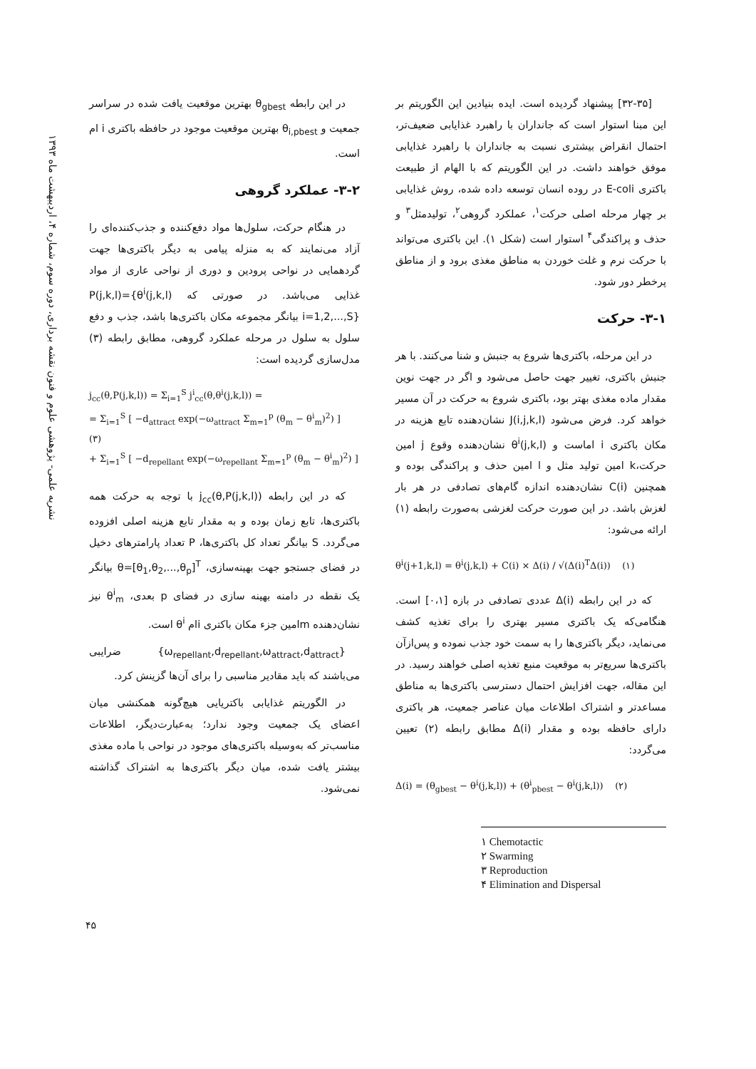[۳۲-۳۵] پیشنهاد گردیده است. ایده بنیادین این الگوریتم بر این مبنا استوار است که جانداران با راهبرد غذایابی ضعیف‌تر، احتمال انقراض بیشتری نسبت به جانداران با راهبرد غذایابی موفق خواهند داشت. در این الگوریتم که با الهام از طبیعت باکتری E-coli در روده انسان توسعه داده شده، روش غذایابی بر چهار مرحله اصلی حرکت<sup>۱</sup>، عملکرد گروهی<sup>۲</sup>، تولیدمثل<sup>۳</sup> و حذف و پراکندگی<sup>۴</sup> استوار است (شکل ۱). این باکتری می‌تواند با حرکت نرم و غلت خوردن به مناطق مغذی برود و از مناطق پرخطر دور شود.
۳-۱- حرکت
در این مرحله، باکتری‌ها شروع به جنبش و شنا می‌کنند. با هر جنبش باکتری، تغییر جهت حاصل می‌شود و اگر در جهت نوین مقدار ماده مغذی بهتر بود، باکتری شروع به حرکت در آن مسیر خواهد کرد. فرض می‌شود J(i,j,k,l) نشان‌دهنده تابع هزینه در مکان باکتری i اماست و θ<sup>i</sup>(j,k,l) نشان‌دهنده وقوع j امین حرکت،k امین تولید مثل و l امین حذف و پراکندگی بوده و همچنین C(i) نشان‌دهنده اندازه گام‌های تصادفی در هر بار لغزش باشد. در این صورت حرکت لغزشی به‌صورت رابطه (۱) ارائه می‌شود:
θ<sup>i</sup>(j+1,k,l) = θ<sup>i</sup>(j,k,l) + C(i) × Δ(i) / √(Δ(i)<sup>T</sup>Δ(i)) (۱)
که در این رابطه Δ(i) عددی تصادفی در بازه [۰،۱] است. هنگامی‌که یک باکتری مسیر بهتری را برای تغذیه کشف می‌نماید، دیگر باکتری‌ها را به سمت خود جذب نموده و پس‌ازآن باکتری‌ها سریع‌تر به موقعیت منبع تغذیه اصلی خواهند رسید. در این مقاله، جهت افزایش احتمال دسترسی باکتری‌ها به مناطق مساعدتر و اشتراک اطلاعات میان عناصر جمعیت، هر باکتری دارای حافظه بوده و مقدار Δ(i) مطابق رابطه (۲) تعیین می‌گردد:
Δ(i) = (θ<sub>gbest</sub> − θ<sup>i</sup>(j,k,l)) + (θ<sup>i</sup><sub>pbest</sub> − θ<sup>i</sup>(j,k,l)) (۲)
۱ Chemotactic
۲ Swarming
۳ Reproduction
۴ Elimination and Dispersal
در این رابطه θ<sub>gbest</sub> بهترین موقعیت یافت شده در سراسر جمعیت و θ<sub>i,pbest</sub> بهترین موقعیت موجود در حافظه باکتری i ام است.
۳-۲- عملکرد گروهی
در هنگام حرکت، سلول‌ها مواد دفع‌کننده و جذب‌کننده‌ای را آزاد می‌نمایند که به منزله پیامی به دیگر باکتری‌ها جهت گردهمایی در نواحی پرودین و دوری از نواحی عاری از مواد غذایی می‌باشد. در صورتی که P(j,k,l)={θ<sup>i</sup>(j,k,l) i=1,2,...,S} بیانگر مجموعه مکان باکتری‌ها باشد، جذب و دفع سلول به سلول در مرحله عملکرد گروهی، مطابق رابطه (۳) مدل‌سازی گردیده است:
j<sub>cc</sub>(θ,P(j,k,l)) = Σ<sub>i=1</sub><sup>S</sup> j<sup>i</sup><sub>cc</sub>(θ,θ<sup>i</sup>(j,k,l)) =
= Σ<sub>i=1</sub><sup>S</sup> [ −d<sub>attract</sub> exp(−ω<sub>attract</sub> Σ<sub>m=1</sub><sup>p</sup> (θ<sub>m</sub> − θ<sup>i</sup><sub>m</sub>)<sup>2</sup>) ] (۳)
+ Σ<sub>i=1</sub><sup>S</sup> [ −d<sub>repellant</sub> exp(−ω<sub>repellant</sub> Σ<sub>m=1</sub><sup>p</sup> (θ<sub>m</sub> − θ<sup>i</sup><sub>m</sub>)<sup>2</sup>) ]
که در این رابطه j<sub>cc</sub>(θ,P(j,k,l)) با توجه به حرکت همه باکتری‌ها، تابع زمان بوده و به مقدار تابع هزینه اصلی افزوده می‌گردد. S بیانگر تعداد کل باکتری‌ها، P تعداد پارامترهای دخیل در فضای جستجو جهت بهینه‌سازی، θ=[θ<sub>1</sub>,θ<sub>2</sub>,...,θ<sub>p</sub>]<sup>T</sup> بیانگر یک نقطه در دامنه بهینه سازی در فضای p بعدی، θ<sup>i</sup><sub>m</sub> نیز نشان‌دهنده mامین جزء مکان باکتری iام θ<sup>i</sup> است.
{ω<sub>repellant</sub>,d<sub>repellant</sub>,ω<sub>attract</sub>,d<sub>attract</sub>} ضرایبی می‌باشند که باید مقادیر مناسبی را برای آن‌ها گزینش کرد.
در الگوریتم غذایابی باکتریایی هیچ‌گونه همکنشی میان اعضای یک جمعیت وجود ندارد؛ به‌عبارت‌دیگر، اطلاعات مناسب‌تر که به‌وسیله باکتری‌های موجود در نواحی با ماده مغذی بیشتر یافت شده، میان دیگر باکتری‌ها به اشتراک گذاشته نمی‌شود.
نشریه علمی- پژوهشی علوم و فنون نقشه برداری، دوره سوم، شماره ۴، اردیبهشت ماه ۱۳۹۳
۴۵